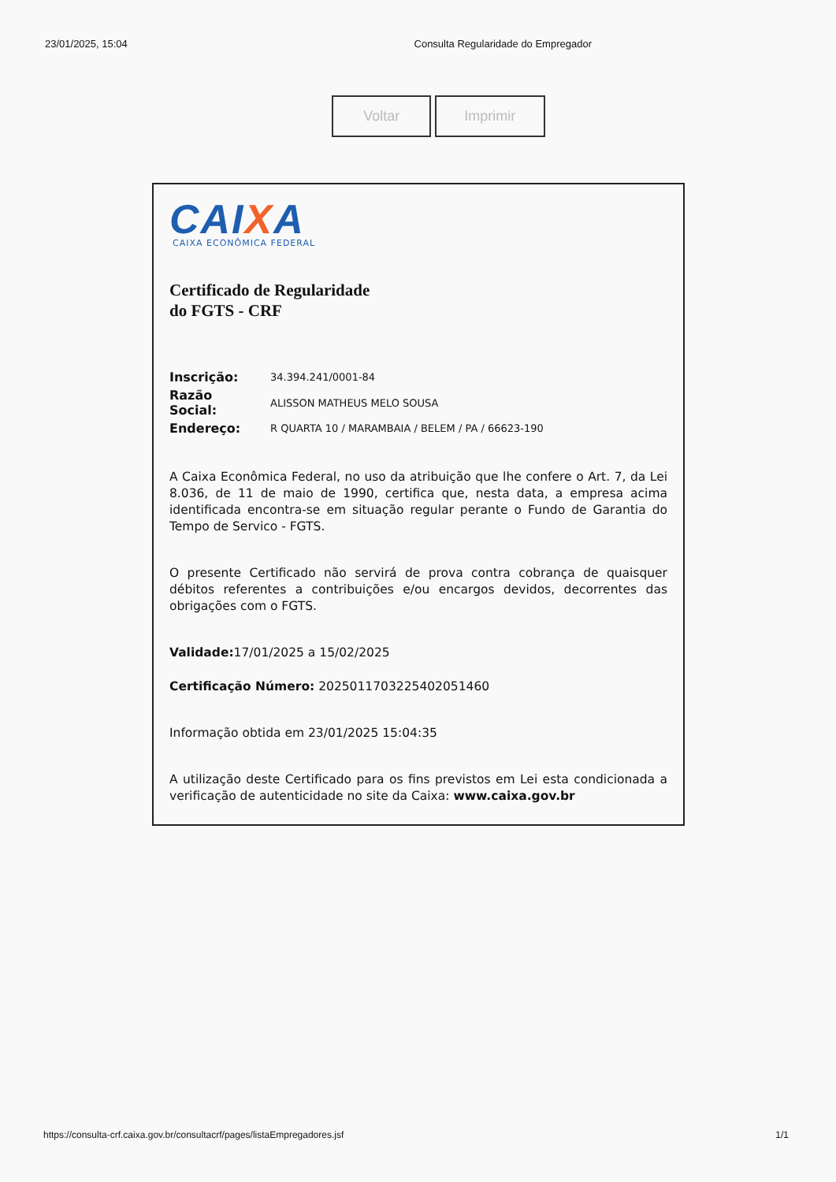23/01/2025, 15:04 Consulta Regularidade do Empregador
Voltar Imprimir
CAIXA
CAIXA ECONÔMICA FEDERAL
Certificado de Regularidade
do FGTS - CRF
| Inscrição: | 34.394.241/0001-84 |
| Razão Social: | ALISSON MATHEUS MELO SOUSA |
| Endereço: | R QUARTA 10 / MARAMBAIA / BELEM / PA / 66623-190 |
A Caixa Econômica Federal, no uso da atribuição que lhe confere o Art. 7, da Lei 8.036, de 11 de maio de 1990, certifica que, nesta data, a empresa acima identificada encontra-se em situação regular perante o Fundo de Garantia do Tempo de Servico - FGTS.
O presente Certificado não servirá de prova contra cobrança de quaisquer débitos referentes a contribuições e/ou encargos devidos, decorrentes das obrigações com o FGTS.
Validade: 17/01/2025 a 15/02/2025
Certificação Número: 2025011703225402051460
Informação obtida em 23/01/2025 15:04:35
A utilização deste Certificado para os fins previstos em Lei esta condicionada a verificação de autenticidade no site da Caixa: www.caixa.gov.br
https://consulta-crf.caixa.gov.br/consultacrf/pages/listaEmpregadores.jsf 1/1